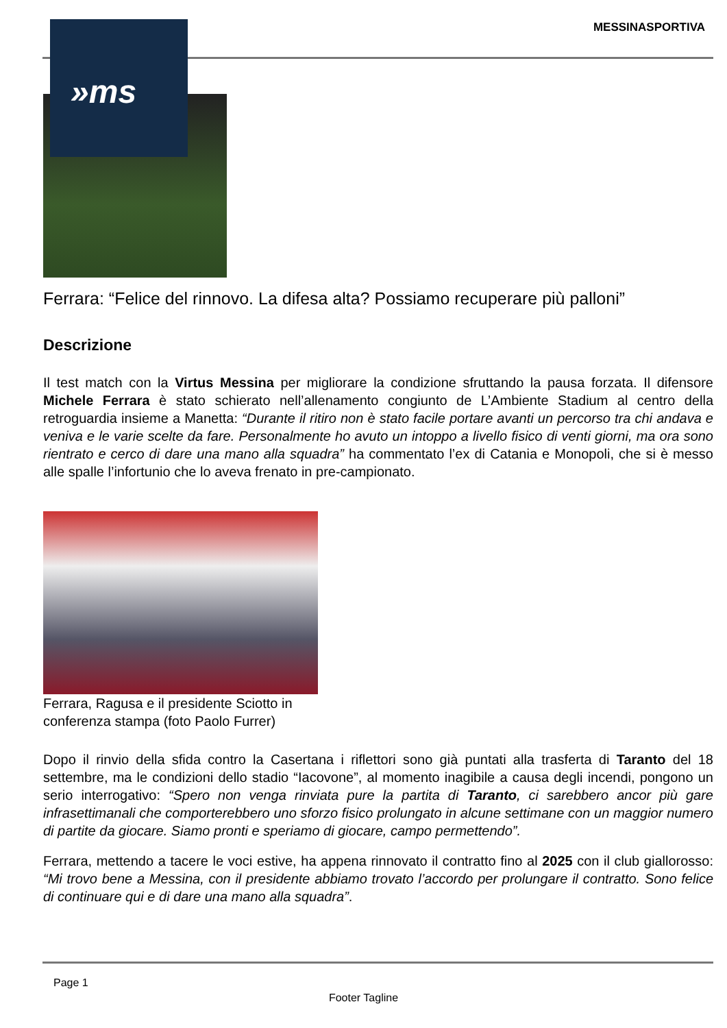»ms MESSINASPORTIVA
Ferrara: “Felice del rinnovo. La difesa alta? Possiamo recuperare più palloni”
Descrizione
Il test match con la Virtus Messina per migliorare la condizione sfruttando la pausa forzata. Il difensore Michele Ferrara è stato schierato nell’allenamento congiunto de L’Ambiente Stadium al centro della retroguardia insieme a Manetta: “Durante il ritiro non è stato facile portare avanti un percorso tra chi andava e veniva e le varie scelte da fare. Personalmente ho avuto un intoppo a livello fisico di venti giorni, ma ora sono rientrato e cerco di dare una mano alla squadra” ha commentato l’ex di Catania e Monopoli, che si è messo alle spalle l’infortunio che lo aveva frenato in pre-campionato.
Ferrara, Ragusa e il presidente Sciotto in conferenza stampa (foto Paolo Furrer)
Dopo il rinvio della sfida contro la Casertana i riflettori sono già puntati alla trasferta di Taranto del 18 settembre, ma le condizioni dello stadio “Iacovone”, al momento inagibile a causa degli incendi, pongono un serio interrogativo: “Spero non venga rinviata pure la partita di Taranto, ci sarebbero ancor più gare infrasettimanali che comporterebbero uno sforzo fisico prolungato in alcune settimane con un maggior numero di partite da giocare. Siamo pronti e speriamo di giocare, campo permettendo”.
Ferrara, mettendo a tacere le voci estive, ha appena rinnovato il contratto fino al 2025 con il club giallorosso: “Mi trovo bene a Messina, con il presidente abbiamo trovato l’accordo per prolungare il contratto. Sono felice di continuare qui e di dare una mano alla squadra”.
Page 1
Footer Tagline